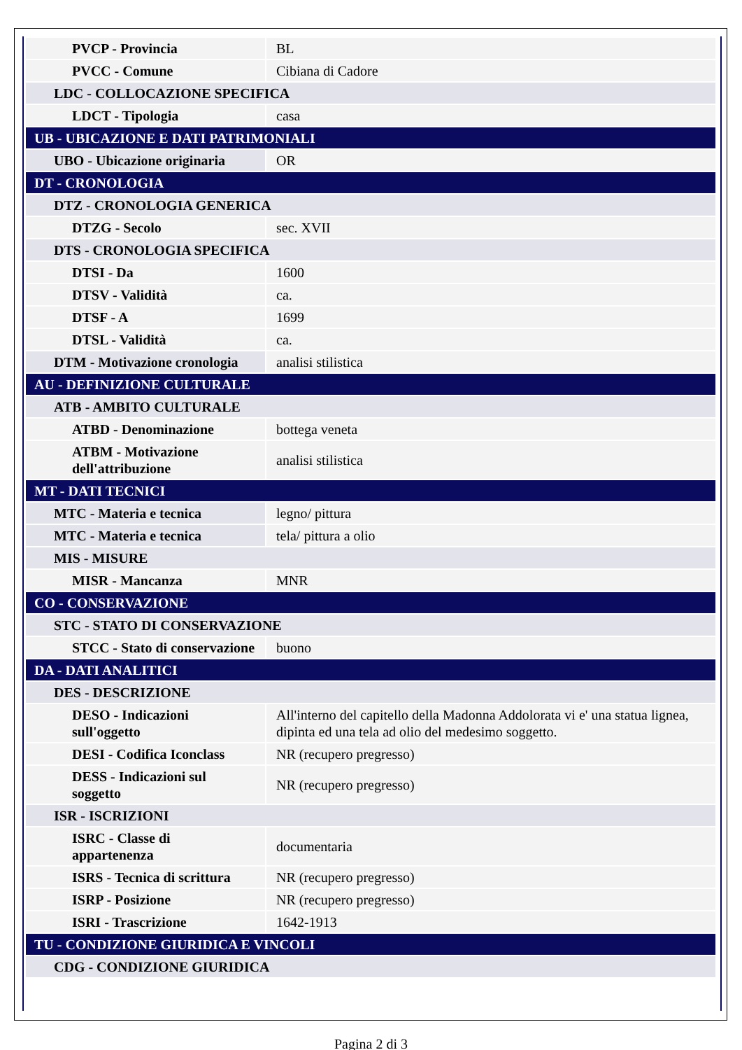| PVCP - Provincia | BL |
| PVCC - Comune | Cibiana di Cadore |
| LDC - COLLOCAZIONE SPECIFICA | |
| LDCT - Tipologia | casa |
| UB - UBICAZIONE E DATI PATRIMONIALI | |
| UBO - Ubicazione originaria | OR |
| DT - CRONOLOGIA | |
| DTZ - CRONOLOGIA GENERICA | |
| DTZG - Secolo | sec. XVII |
| DTS - CRONOLOGIA SPECIFICA | |
| DTSI - Da | 1600 |
| DTSV - Validità | ca. |
| DTSF - A | 1699 |
| DTSL - Validità | ca. |
| DTM - Motivazione cronologia | analisi stilistica |
| AU - DEFINIZIONE CULTURALE | |
| ATB - AMBITO CULTURALE | |
| ATBD - Denominazione | bottega veneta |
| ATBM - Motivazione dell'attribuzione | analisi stilistica |
| MT - DATI TECNICI | |
| MTC - Materia e tecnica | legno/ pittura |
| MTC - Materia e tecnica | tela/ pittura a olio |
| MIS - MISURE | |
| MISR - Mancanza | MNR |
| CO - CONSERVAZIONE | |
| STC - STATO DI CONSERVAZIONE | |
| STCC - Stato di conservazione | buono |
| DA - DATI ANALITICI | |
| DES - DESCRIZIONE | |
| DESO - Indicazioni sull'oggetto | All'interno del capitello della Madonna Addolorata vi e' una statua lignea, dipinta ed una tela ad olio del medesimo soggetto. |
| DESI - Codifica Iconclass | NR (recupero pregresso) |
| DESS - Indicazioni sul soggetto | NR (recupero pregresso) |
| ISR - ISCRIZIONI | |
| ISRC - Classe di appartenenza | documentaria |
| ISRS - Tecnica di scrittura | NR (recupero pregresso) |
| ISRP - Posizione | NR (recupero pregresso) |
| ISRI - Trascrizione | 1642-1913 |
| TU - CONDIZIONE GIURIDICA E VINCOLI | |
| CDG - CONDIZIONE GIURIDICA | |
Pagina 2 di 3